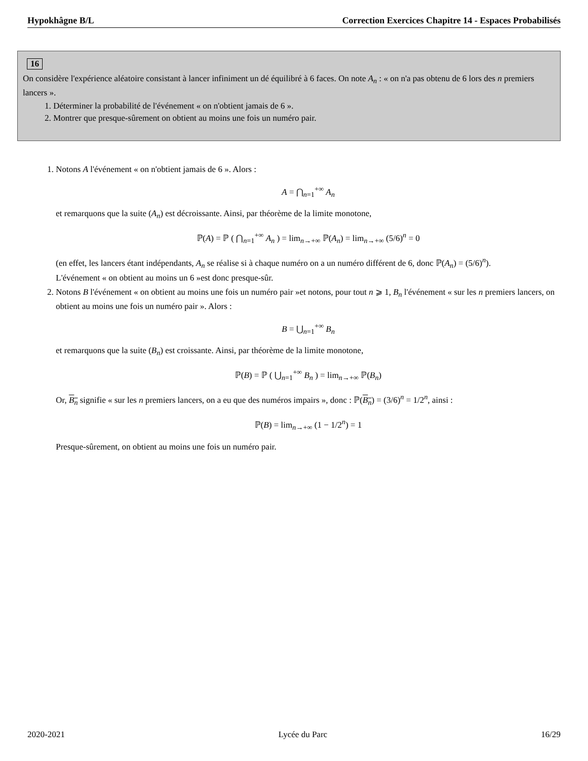Hypokhâgne B/L Correction Exercices Chapitre 14 - Espaces Probabilisés
16
On considère l'expérience aléatoire consistant à lancer infiniment un dé équilibré à 6 faces. On note A<sub>n</sub> : « on n'a pas obtenu de 6 lors des n premiers lancers ».
1. Déterminer la probabilité de l'événement « on n'obtient jamais de 6 ».
2. Montrer que presque-sûrement on obtient au moins une fois un numéro pair.
1. Notons A l'événement « on n'obtient jamais de 6 ». Alors :
A = ⋂<sub>n=1</sub><sup>+∞</sup> A<sub>n</sub>
et remarquons que la suite (A<sub>n</sub>) est décroissante. Ainsi, par théorème de la limite monotone,
ℙ(A) = ℙ ( ⋂<sub>n=1</sub><sup>+∞</sup> A<sub>n</sub> ) = lim<sub>n→+∞</sub> ℙ(A<sub>n</sub>) = lim<sub>n→+∞</sub> (5/6)<sup>n</sup> = 0
(en effet, les lancers étant indépendants, A<sub>n</sub> se réalise si à chaque numéro on a un numéro différent de 6, donc ℙ(A<sub>n</sub>) = (5/6)<sup>n</sup>).
L'événement « on obtient au moins un 6 »est donc presque-sûr.
2. Notons B l'événement « on obtient au moins une fois un numéro pair »et notons, pour tout n ⩾ 1, B<sub>n</sub> l'événement « sur les n premiers lancers, on obtient au moins une fois un numéro pair ». Alors :
B = ⋃<sub>n=1</sub><sup>+∞</sup> B<sub>n</sub>
et remarquons que la suite (B<sub>n</sub>) est croissante. Ainsi, par théorème de la limite monotone,
ℙ(B) = ℙ ( ⋃<sub>n=1</sub><sup>+∞</sup> B<sub>n</sub> ) = lim<sub>n→+∞</sub> ℙ(B<sub>n</sub>)
Or, B<sub>n</sub> signifie « sur les n premiers lancers, on a eu que des numéros impairs », donc : ℙ(B<sub>n</sub>) = (3/6)<sup>n</sup> = 1/2<sup>n</sup>, ainsi :
ℙ(B) = lim<sub>n→+∞</sub> (1 − 1/2<sup>n</sup>) = 1
Presque-sûrement, on obtient au moins une fois un numéro pair.
2020-2021 Lycée du Parc 16/29